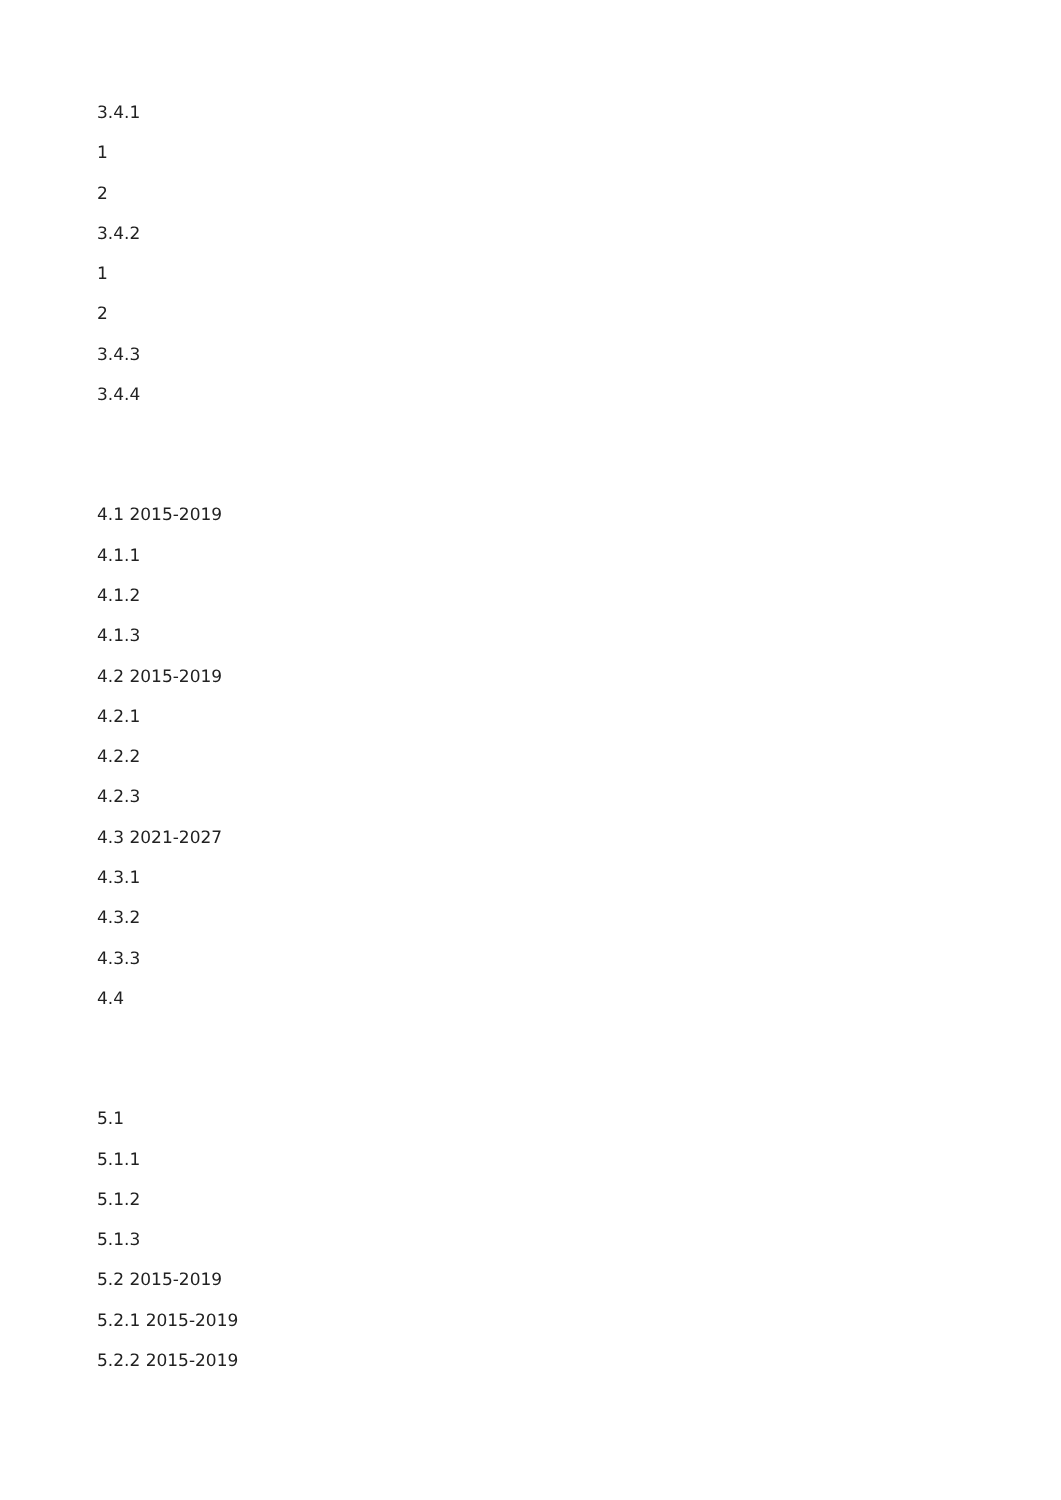3.4.1
1
2
3.4.2
1
2
3.4.3
3.4.4
4.1 2015-2019
4.1.1
4.1.2
4.1.3
4.2 2015-2019
4.2.1
4.2.2
4.2.3
4.3 2021-2027
4.3.1
4.3.2
4.3.3
4.4
5.1
5.1.1
5.1.2
5.1.3
5.2 2015-2019
5.2.1 2015-2019
5.2.2 2015-2019